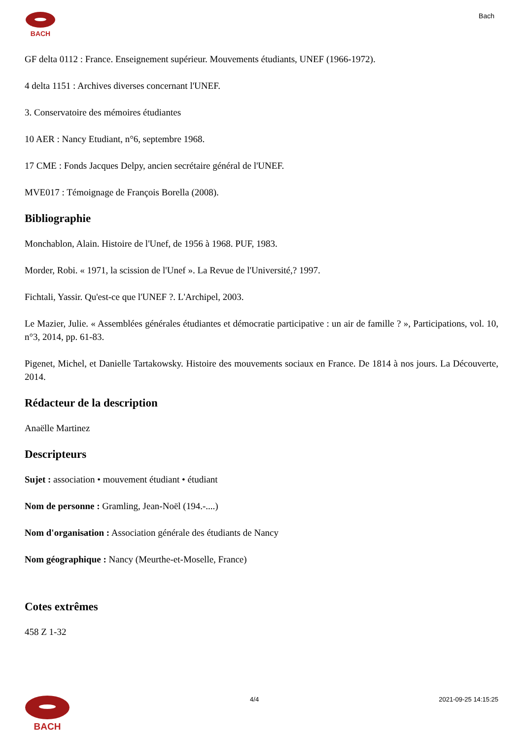BACH Bach
GF delta 0112 : France. Enseignement supérieur. Mouvements étudiants, UNEF (1966-1972).
4 delta 1151 : Archives diverses concernant l'UNEF.
3. Conservatoire des mémoires étudiantes
10 AER : Nancy Etudiant, n°6, septembre 1968.
17 CME : Fonds Jacques Delpy, ancien secrétaire général de l'UNEF.
MVE017 : Témoignage de François Borella (2008).
Bibliographie
Monchablon, Alain. Histoire de l'Unef, de 1956 à 1968. PUF, 1983.
Morder, Robi. « 1971, la scission de l'Unef ». La Revue de l'Université,? 1997.
Fichtali, Yassir. Qu'est-ce que l'UNEF ?. L'Archipel, 2003.
Le Mazier, Julie. « Assemblées générales étudiantes et démocratie participative : un air de famille ? », Participations, vol. 10, n°3, 2014, pp. 61-83.
Pigenet, Michel, et Danielle Tartakowsky. Histoire des mouvements sociaux en France. De 1814 à nos jours. La Découverte, 2014.
Rédacteur de la description
Anaëlle Martinez
Descripteurs
Sujet : association • mouvement étudiant • étudiant
Nom de personne : Gramling, Jean-Noël (194.-....)
Nom d'organisation : Association générale des étudiants de Nancy
Nom géographique : Nancy (Meurthe-et-Moselle, France)
Cotes extrêmes
458 Z 1-32
BACH
4/4 2021-09-25 14:15:25